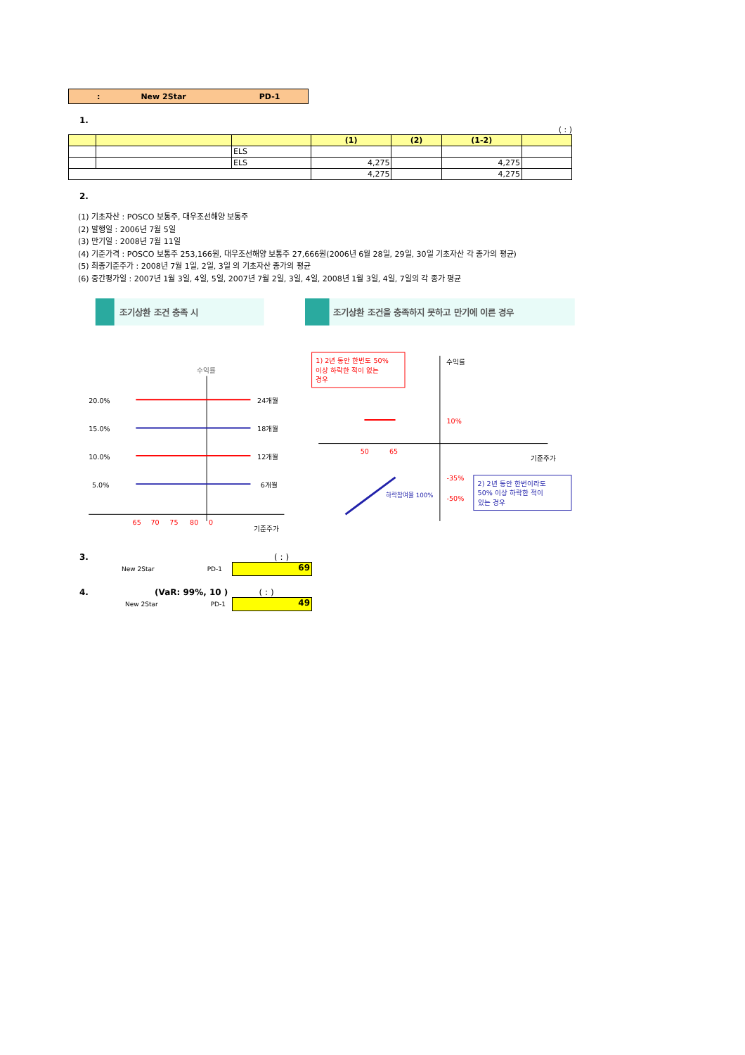: New 2Star PD-1
1.
( : )
| | | | (1) | (2) | (1-2) | |
| --- | --- | --- | --- | --- | --- | --- |
| | | ELS | | | | |
| | | ELS | 4,275 | | 4,275 | |
| | | | 4,275 | | 4,275 | |
2.
(1) 기초자산 : POSCO 보통주, 대우조선해양 보통주
(2) 발행일 : 2006년 7월 5일
(3) 만기일 : 2008년 7월 11일
(4) 기준가격 : POSCO 보통주 253,166원, 대우조선해양 보통주 27,666원(2006년 6월 28일, 29일, 30일 기초자산 각 종가의 평균)
(5) 최종기준주가 : 2008년 7월 1일, 2일, 3일 의 기초자산 종가의 평균
(6) 중간평가일 : 2007년 1월 3일, 4일, 5일, 2007년 7월 2일, 3일, 4일, 2008년 1월 3일, 4일, 7일의 각 종가 평균
조기상환 조건 충족 시
수익률
20.0%
24개월
15.0%
18개월
10.0%
12개월
5.0%
6개월
65
70
75
80
0
기준주가
조기상환 조건을 충족하지 못하고 만기에 이른 경우
1) 2년 동안 한번도 50%
이상 하락한 적이 없는
경우
수익률
기준주가
10%
50
65
-35%
-50%
하락참여율 100%
2) 2년 동안 한번이라도
50% 이상 하락한 적이
있는 경우
3. ( : )
New 2Star PD-1
69
4. (VaR: 99%, 10 ) ( : )
New 2Star PD-1
49